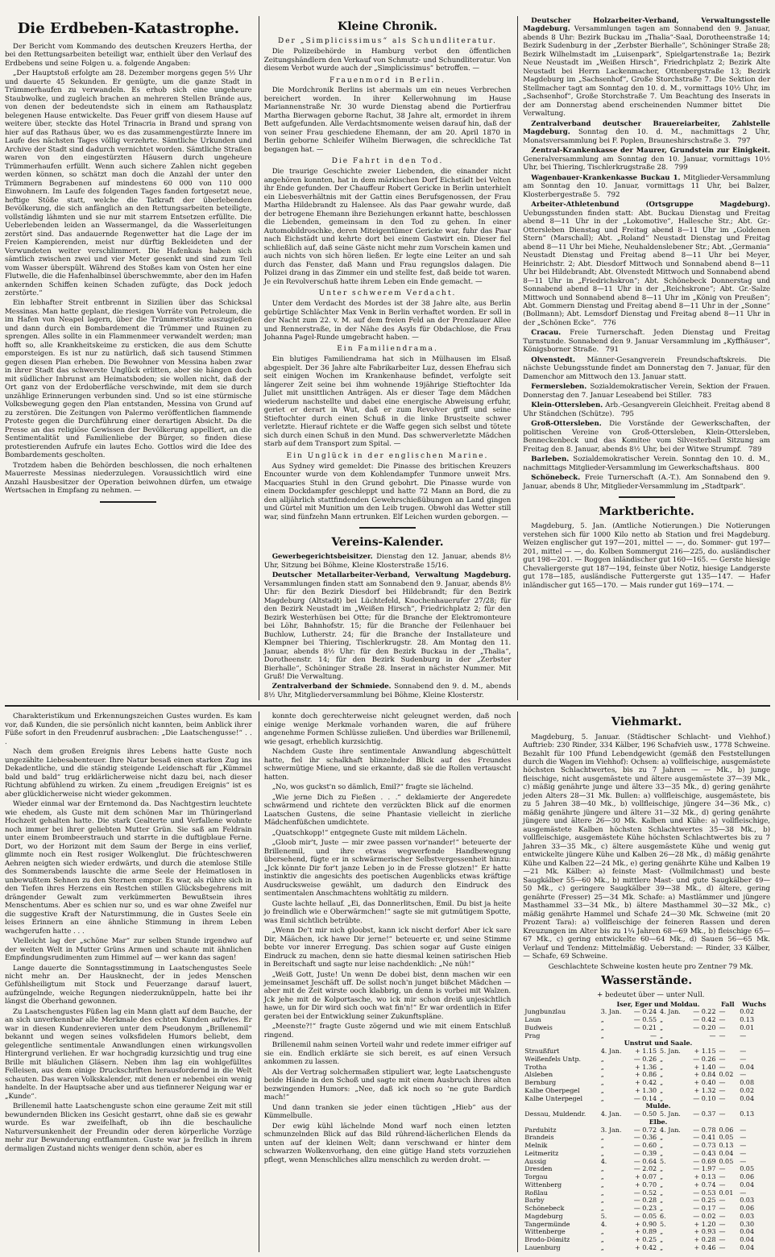Die Erdbeben-Katastrophe.
Der Bericht vom Kommando des deutschen Kreuzers Hertha, der bei den Rettungsarbeiten beteiligt war, enthielt über den Verlauf des Erdbebens und seine Folgen u. a. folgende Angaben:
„Der Hauptstoß erfolgte am 28. Dezember morgens gegen 5½ Uhr und dauerte 45 Sekunden. Er genügte, um die ganze Stadt in Trümmerhaufen zu verwandeln. Es erhob sich eine ungeheure Staubwolke, und zugleich brachen an mehreren Stellen Brände aus, von denen der bedeutendste sich in einem am Rathausplatz belegenen Hause entwickelte. Das Feuer griff von diesem Hause auf weitere über, steckte das Hotel Trinacria in Brand und sprang von hier auf das Rathaus über, wo es das zusammengestürzte Innere im Laufe des nächsten Tages völlig verzehrte. Sämtliche Urkunden und Archive der Stadt sind dadurch vernichtet worden. Sämtliche Straßen waren von den eingestürzten Häusern durch ungeheure Trümmerhaufen erfüllt. Wenn auch sichere Zahlen nicht gegeben werden können, so schätzt man doch die Anzahl der unter den Trümmern Begrabenen auf mindestens 60 000 von 110 000 Einwohnern. Im Laufe des folgenden Tages fanden fortgesetzt neue, heftige Stöße statt, welche die Tatkraft der überlebenden Bevölkerung, die sich anfänglich an den Rettungsarbeiten beteiligte, vollständig lähmten und sie nur mit starrem Entsetzen erfüllte. Die Ueberlebenden leiden an Wassermangel, da die Wasserleitungen zerstört sind. Das andauernde Regenwetter hat die Lage der im Freien Kampierenden, meist nur dürftig Bekleideten und der Verwundeten weiter verschlimmert. Die Hafenkais haben sich sämtlich zwischen zwei und vier Meter gesenkt und sind zum Teil vom Wasser überspült. Während des Stoßes kam von Osten her eine Flutwelle, die die Hafenhalbinsel überschwemmte, aber den im Hafen ankernden Schiffen keinen Schaden zufügte, das Dock jedoch zerstörte.“
Ein lebhafter Streit entbrennt in Sizilien über das Schicksal Messinas. Man hatte geplant, die riesigen Vorräte von Petroleum, die im Hafen von Neapel lagern, über die Trümmerstätte auszugießen und dann durch ein Bombardement die Trümmer und Ruinen zu sprengen. Alles sollte in ein Flammenmeer verwandelt werden; man hofft so, alle Krankheitskeime zu ersticken, die aus dem Schutte emporsteigen. Es ist nur zu natürlich, daß sich tausend Stimmen gegen diesen Plan erheben. Die Bewohner von Messina haben zwar in ihrer Stadt das schwerste Unglück erlitten, aber sie hängen doch mit südlicher Inbrunst am Heimatsboden; sie wollen nicht, daß der Ort ganz von der Erdoberfläche verschwinde, mit dem sie durch unzählige Erinnerungen verbunden sind. Und so ist eine stürmische Volksbewegung gegen den Plan entstanden, Messina von Grund auf zu zerstören. Die Zeitungen von Palermo veröffentlichen flammende Proteste gegen die Durchführung einer derartigen Absicht. Da die Presse an das religiöse Gewissen der Bevölkerung appelliert, an die Sentimentalität und Familienliebe der Bürger, so finden diese protestierenden Aufrufe ein lautes Echo. Gottlos wird die Idee des Bombardements gescholten.
Trotzdem haben die Behörden beschlossen, die noch erhaltenen Mauerreste Messinas niederzulegen. Voraussichtlich wird eine Anzahl Hausbesitzer der Operation beiwohnen dürfen, um etwaige Wertsachen in Empfang zu nehmen. —
Kleine Chronik.
Der „Simplicissimus“ als Schundliteratur.
Die Polizeibehörde in Hamburg verbot den öffentlichen Zeitungshändlern den Verkauf von Schmutz- und Schundliteratur. Von diesem Verbot wurde auch der „Simplicissimus“ betroffen. —
Frauenmord in Berlin.
Die Mordchronik Berlins ist abermals um ein neues Verbrechen bereichert worden. In ihrer Kellerwohnung im Hause Mariannenstraße Nr. 30 wurde Dienstag abend die Portierfrau Martha Bierwagen geborne Rachut, 38 Jahre alt, ermordet in ihrem Bett aufgefunden. Alle Verdachtsmomente weisen darauf hin, daß der von seiner Frau geschiedene Ehemann, der am 20. April 1870 in Berlin geborne Schleifer Wilhelm Bierwagen, die schreckliche Tat begangen hat. —
Die Fahrt in den Tod.
Die traurige Geschichte zweier Liebenden, die einander nicht angehören konnten, hat in dem märkischen Dorf Eichstädt bei Velten ihr Ende gefunden. Der Chauffeur Robert Gericke in Berlin unterhielt ein Liebesverhältnis mit der Gattin eines Berufsgenossen, der Frau Martha Hildebrandt zu Halensee. Als das Paar gewahr wurde, daß der betrogene Ehemann ihre Beziehungen erkannt hatte, beschlossen die Liebenden, gemeinsam in den Tod zu gehen. In einer Automobildroschke, deren Miteigentümer Gericke war, fuhr das Paar nach Eichstädt und kehrte dort bei einem Gastwirt ein. Dieser fiel schließlich auf, daß seine Gäste nicht mehr zum Vorschein kamen und auch nichts von sich hören ließen. Er legte eine Leiter an und sah durch das Fenster, daß Mann und Frau regungslos dalagen. Die Polizei drang in das Zimmer ein und stellte fest, daß beide tot waren. Je ein Revolverschuß hatte ihrem Leben ein Ende gemacht. —
Unter schwerem Verdacht.
Unter dem Verdacht des Mordes ist der 38 Jahre alte, aus Berlin gebürtige Schlächter Max Venk in Berlin verhaftet worden. Er soll in der Nacht zum 22. v. M. auf dem freien Feld an der Prenzlauer Allee und Rennerstraße, in der Nähe des Asyls für Obdachlose, die Frau Johanna Pagel-Runde umgebracht haben. —
Ein Familiendrama.
Ein blutiges Familiendrama hat sich in Mülhausen im Elsaß abgespielt. Der 36 Jahre alte Fabrikarbeiter Luz, dessen Ehefrau sich seit einigen Wochen im Krankenhause befindet, verfolgte seit längerer Zeit seine bei ihm wohnende 19jährige Stieftochter Ida Juliet mit unsittlichen Anträgen. Als er dieser Tage dem Mädchen wiederum nachstellte und dabei eine energische Abweisung erfuhr, geriet er derart in Wut, daß er zum Revolver griff und seine Stieftochter durch einen Schuß in die linke Brustseite schwer verletzte. Hierauf richtete er die Waffe gegen sich selbst und tötete sich durch einen Schuß in den Mund. Das schwerverletzte Mädchen starb auf dem Transport zum Spital. —
Ein Unglück in der englischen Marine.
Aus Sydney wird gemeldet: Die Pinasse des britischen Kreuzers Encounter wurde von dem Kohlendampfer Tunmore unweit Mrs. Macquaries Stuhl in den Grund gebohrt. Die Pinasse wurde von einem Dockdampfer geschleppt und hatte 72 Mann an Bord, die zu den alljährlich stattfindenden Gewehrschießübungen an Land gingen und Gürtel mit Munition um den Leib trugen. Obwohl das Wetter still war, sind fünfzehn Mann ertrunken. Elf Leichen wurden geborgen. —
Vereins-Kalender.
Gewerbegerichtsbeisitzer. Dienstag den 12. Januar, abends 8½ Uhr, Sitzung bei Böhme, Kleine Klosterstraße 15/16.
Deutscher Metallarbeiter-Verband, Verwaltung Magdeburg. Versammlungen finden statt am Sonnabend den 9. Januar, abends 8½ Uhr: für den Bezirk Diesdorf bei Hildebrandt; für den Bezirk Magdeburg (Altstadt) bei Lüchtefeld, Knochenhauerufer 27/28; für den Bezirk Neustadt im „Weißen Hirsch“, Friedrichplatz 2; für den Bezirk Westerhüsen bei Otte; für die Branche der Elektromonteure bei Löhr, Bahnhofstr. 15; für die Branche der Feilenhauer bei Buchlow, Lutherstr. 24; für die Branche der Installateure und Klempner bei Thiering, Tischlerkrugstr. 28. Am Montag den 11. Januar, abends 8½ Uhr: für den Bezirk Buckau in der „Thalia“, Dorotheenstr. 14; für den Bezirk Sudenburg in der „Zerbster Bierhalle“, Schöninger Straße 28. Inserat in nächster Nummer. Mit Gruß! Die Verwaltung.
Zentralverband der Schmiede. Sonnabend den 9. d. M., abends 8½ Uhr, Mitgliederversammlung bei Böhme, Kleine Klosterstr.
Deutscher Holzarbeiter-Verband, Verwaltungsstelle Magdeburg. Versammlungen tagen am Sonnabend den 9. Januar, abends 8 Uhr: Bezirk Buckau im „Thalia“-Saal, Dorotheenstraße 14; Bezirk Sudenburg in der „Zerbster Bierhalle“, Schöninger Straße 28; Bezirk Wilhelmstadt im „Luisenpark“, Spielgartenstraße 1a; Bezirk Neue Neustadt im „Weißen Hirsch“, Friedrichplatz 2; Bezirk Alte Neustadt bei Herrn Lackenmacher, Ottenbergstraße 13; Bezirk Magdeburg im „Sachsenhof“, Große Storchstraße 7. Die Sektion der Stellmacher tagt am Sonntag den 10. d. M., vormittags 10½ Uhr, im „Sachsenhof“, Große Storchstraße 7. Um Beachtung des Inserats in der am Donnerstag abend erscheinenden Nummer bittet Die Verwaltung.
Zentralverband deutscher Brauereiarbeiter, Zahlstelle Magdeburg. Sonntag den 10. d. M., nachmittags 2 Uhr, Monatsversammlung bei F. Poplen, Brauneshirschstraße 3. 797
Zentral-Krankenkasse der Maurer, Grundstein zur Einigkeit. Generalversammlung am Sonntag den 10. Januar, vormittags 10½ Uhr, bei Thiering, Tischlerkrugstraße 28. 799
Wagenbauer-Krankenkasse Buckau 1. Mitglieder-Versammlung am Sonntag den 10. Januar, vormittags 11 Uhr, bei Balzer, Klosterbergestraße 5. 792
Arbeiter-Athletenbund (Ortsgruppe Magdeburg). Uebungsstunden finden statt: Abt. Buckau Dienstag und Freitag abend 8—11 Uhr in der „Lokomotive“, Hallesche Str.; Abt. Gr.-Ottersleben Dienstag und Freitag abend 8—11 Uhr im „Goldenen Stern“ (Marschall); Abt. „Roland“ Neustadt Dienstag und Freitag abend 8—11 Uhr bei Miehe, Neuhaldenslebener Str.; Abt. „Germania“ Neustadt Dienstag und Freitag abend 8—11 Uhr bei Meyer, Heinrichstr. 2; Abt. Diesdorf Mittwoch und Sonnabend abend 8—11 Uhr bei Hildebrandt; Abt. Olvenstedt Mittwoch und Sonnabend abend 8—11 Uhr in „Friedrichskron“; Abt. Schönebeck Donnerstag und Sonnabend abend 8—11 Uhr in der „Reichskrone“; Abt. Gr.-Salze Mittwoch und Sonnabend abend 8—11 Uhr im „König von Preußen“; Abt. Gommern Dienstag und Freitag abend 8—11 Uhr in der „Sonne“ (Bollmann); Abt. Lemsdorf Dienstag und Freitag abend 8—11 Uhr in der „Schönen Ecke“. 776
Cracau. Freie Turnerschaft. Jeden Dienstag und Freitag Turnstunde. Sonnabend den 9. Januar Versammlung im „Kyffhäuser“, Königsborner Straße. 791
Olvenstedt. Männer-Gesangverein Freundschaftskreis. Die nächste Uebungsstunde findet am Donnerstag den 7. Januar, für den Damenchor am Mittwoch den 13. Januar statt.
Fermersleben. Sozialdemokratischer Verein, Sektion der Frauen. Donnerstag den 7. Januar Leseabend bei Stiller. 783
Klein-Ottersleben. Arb.-Gesangverein Gleichheit. Freitag abend 8 Uhr Ständchen (Schütze). 795
Groß-Ottersleben. Die Vorstände der Gewerkschaften, der politischen Vereine von Groß-Ottersleben, Klein-Ottersleben, Benneckenbeck und das Komitee vom Silvesterball Sitzung am Freitag den 8. Januar, abends 8½ Uhr, bei der Witwe Strumpf. 789
Barleben. Sozialdemokratischer Verein. Sonntag den 10. d. M., nachmittags Mitglieder-Versammlung im Gewerkschaftshaus. 800
Schönebeck. Freie Turnerschaft (A.-T.). Am Sonnabend den 9. Januar, abends 8 Uhr, Mitglieder-Versammlung im „Stadtpark“.
Marktberichte.
Magdeburg, 5. Jan. (Amtliche Notierungen.) Die Notierungen verstehen sich für 1000 Kilo netto ab Station und frei Magdeburg. Weizen englischer gut 197—201, mittel — —, do. Sommer- gut 197—201, mittel — —, do. Kolben Sommergut 216—225, do. ausländischer gut 198—201. — Roggen inländischer gut 160—165. — Gerste hiesige Chevaliergerste gut 187—194, feinste über Notiz, hiesige Landgerste gut 178—185, ausländische Futtergerste gut 135—147. — Hafer inländischer gut 165—170. — Mais runder gut 169—174. —
Charakteristikum und Erkennungszeichen Gustes wurden. Es kam vor, daß Kunden, die sie persönlich nicht kannten, beim Anblick ihrer Füße sofort in den Freudenruf ausbrachen: „Die Laatschengusse!“ . . .
Nach dem großen Ereignis ihres Lebens hatte Guste noch ungezählte Liebesabenteuer. Ihre Natur besaß einen starken Zug ins Dekadentliche, und die ständig steigende Leidenschaft für „Kümmel bald und bald“ trug erklärlicherweise nicht dazu bei, nach dieser Richtung abfühlend zu wirken. Zu einem „freudigen Ereignis“ ist es aber glücklicherweise nicht wieder gekommen.
Wieder einmal war der Erntemond da. Das Nachtgestirn leuchtete wie ehedem, als Guste mit dem schönen Mar im Thüringerland Hochzeit gehalten hatte. Die stark Gealterte und Verfallene wohnte noch immer bei ihrer geliebten Mutter Grün. Sie saß am Feldrain unter einem Brombeerstrauch und starrte in die duftigblaue Ferne. Dort, wo der Horizont mit dem Saum der Berge in eins verlief, glimmte noch ein Rest rosiger Wolkenglut. Die früchteschweren Aehren neigten sich wieder erdwärts, und durch die atemlose Stille des Sommerabends lauschte die arme Seele der Heimatlosen in unbewußtem Sehnen zu den Sternen empor. Es war, als rühre sich in den Tiefen ihres Herzens ein Restchen stillen Glücksbegehrens mit drängender Gewalt zum verkümmerten Bewußtsein ihres Menschentums. Aber es schien nur so, und es war ohne Zweifel nur die suggestive Kraft der Naturstimmung, die in Gustes Seele ein leises Erinnern an eine ähnliche Stimmung in ihrem Leben wachgerufen hatte . . .
Vielleicht lag der „schöne Mar“ zur selben Stunde irgendwo auf der weiten Welt in Mutter Grüns Armen und schaute mit ähnlichen Empfindungsrudimenten zum Himmel auf — wer kann das sagen!
Lange dauerte die Sonntagsstimmung in Laatschengustes Seele nicht mehr an. Der Hausknecht, der in jedes Menschen Gefühlsheiligtum mit Stock und Feuerzange darauf lauert, aufzüngelnde, weiche Regungen niederzuknüppeln, hatte bei ihr längst die Oberhand gewonnen.
Zu Laatschengustes Füßen lag ein Mann glatt auf dem Bauche, der an sich unverkennbar alle Merkmale des echten Kunden aufwies. Er war in diesen Kundenrevieren unter dem Pseudonym „Brillenemil“ bekannt und wegen seines volksfidelen Humors beliebt, dem gelegentliche sentimentale Anwandlungen einen wirkungsvollen Hintergrund verliehen. Er war hochgradig kurzsichtig und trug eine Brille mit bläulichen Gläsern. Neben ihm lag ein wohlgefülltes Felleisen, aus dem einige Druckschriften herausfordernd in die Welt schauten. Das waren Volkskalender, mit denen er nebenbei ein wenig handelte. In der Hauptsache aber und aus tiefinnerer Neigung war er „Kunde“.
Brillenemil hatte Laatschenguste schon eine geraume Zeit mit still bewundernden Blicken ins Gesicht gestarrt, ohne daß sie es gewahr wurde. Es war zweifelhaft, ob ihn die beschauliche Naturversunkenheit der Freundin oder deren körperliche Vorzüge mehr zur Bewunderung entflammten. Guste war ja freilich in ihrem dermaligen Zustand nichts weniger denn schön, aber es
konnte doch gerechterweise nicht geleugnet werden, daß noch einige wenige Merkmale vorhanden waren, die auf frühere angenehme Formen Schlüsse zuließen. Und überdies war Brillenemil, wie gesagt, erheblich kurzsichtig.
Nachdem Guste ihre sentimentale Anwandlung abgeschüttelt hatte, fiel ihr schalkhaft blinzelnder Blick auf des Freundes schwermütige Miene, und sie erkannte, daß sie die Rollen vertauscht hatten.
„No, wos guckst'n so dämlich, Emil?“ fragte sie lächelnd.
„Wie jerne Dich zu Fießen . . .“ deklamierte der Angeredete schwärmend und richtete den verzückten Blick auf die enormen Laatschen Gustens, die seine Phantasie vielleicht in zierliche Mädchenfüßchen umdichtete.
„Quatschkopp!“ entgegnete Guste mit mildem Lächeln.
„Gloob mir't, Juste — mir zwee passen vor'nander!“ beteuerte der Brillenemil, und ihre etwas wegwerfende Handbewegung übersehend, fügte er in schwärmerischer Selbstvergessenheit hinzu: „Jck könnte Dir for't janze Leben jo in de Fresse glotzen!“ Er hatte instinktiv die angesichts des poetischen Augenblicks etwas kräftige Ausdrucksweise gewählt, um dadurch den Eindruck des sentimentalen Anschmachtens wohltätig zu mildern.
Guste lachte hellauf. „Ei, das Donnerlitschen, Emil. Du bist ja heite jo freindlich wie e Oberwärmchen!“ sagte sie mit gutmütigem Spotte, was Emil sichtlich betrübte.
„Wenn De't mir nich gloobst, kann ick nischt derfor! Aber ick sare Dir, Määchen, ick hawe Dir jerne!“ beteuerte er, und seine Stimme bebte vor innerer Erregung. Das schien sogar auf Guste einigen Eindruck zu machen, denn sie hatte diesmal keinen satirischen Hieb in Bereitschaft und sagte nur leise nachdenklich: „Ne nüh!“
„Weiß Gott, Juste! Un wenn De dobei bist, denn machen wir een jemeinsamet Jeschäft uff. De sollst noch'n junget bißchet Mädchen — aber mit de Zeit wirste ooch klabbrig, un denn is vorbei mit Walzen. Jck jehe mit de Kolportasche, wo ick mir schon dreiß unjesichtlich hawe, un for Dir wird sich ooch wat fin'n!“ Er war ordentlich in Eifer geraten bei der Entwicklung seiner Zukunftspläne.
„Meenste?!“ fragte Guste zögernd und wie mit einem Entschluß ringend.
Brillenemil nahm seinen Vorteil wahr und redete immer eifriger auf sie ein. Endlich erklärte sie sich bereit, es auf einen Versuch ankommen zu lassen.
Als der Vertrag solchermaßen stipuliert war, legte Laatschenguste beide Hände in den Schoß und sagte mit einem Ausbruch ihres alten bezwingenden Humors: „Nee, daß ick noch so 'ne gute Bardich mach!“
Und dann tranken sie jeder einen tüchtigen „Hieb“ aus der Kümmelbulle.
Der ewig kühl lächelnde Mond warf noch einen letzten schmunzelnden Blick auf das Bild rührend-lächerlichen Elends da unten auf der kleinen Welt; dann verschwand er hinter dem schwarzen Wolkenvorhang, den eine gütige Hand stets vorzuziehen pflegt, wenn Menschliches allzu menschlich zu werden droht. —
Viehmarkt.
Magdeburg, 5. Januar. (Städtischer Schlacht- und Viehhof.) Auftrieb: 230 Rinder, 334 Kälber, 196 Schafvieh usw., 1778 Schweine. Bezahlt für 100 Pfund Lebendgewicht (gemäß den Feststellungen durch die Wagen im Viehhof): Ochsen: a) vollfleischige, ausgemästete höchsten Schlachtwertes, bis zu 7 Jahren — — Mk., b) junge fleischige, nicht ausgemästete und ältere ausgemästete 37—39 Mk., c) mäßig genährte junge und ältere 33—35 Mk., d) gering genährte jeden Alters 28—31 Mk. Bullen: a) vollfleischige, ausgemästete, bis zu 5 Jahren 38—40 Mk., b) vollfleischige, jüngere 34—36 Mk., c) mäßig genährte jüngere und ältere 31—32 Mk., d) gering genährte jüngere und ältere 26—30 Mk. Kalben und Kühe: a) vollfleischige, ausgemästete Kalben höchsten Schlachtwertes 35—38 Mk., b) vollfleischige, ausgemästete Kühe höchsten Schlachtwertes bis zu 7 Jahren 33—35 Mk., c) ältere ausgemästete Kühe und wenig gut entwickelte jüngere Kühe und Kalben 26—28 Mk., d) mäßig genährte Kühe und Kalben 22—24 Mk., e) gering genährte Kühe und Kalben 19—21 Mk. Kälber: a) feinste Mast- (Vollmilchmast) und beste Saugkälber 55—60 Mk., b) mittlere Mast- und gute Saugkälber 49—50 Mk., c) geringere Saugkälber 39—38 Mk., d) ältere, gering genährte (Fresser) 25—34 Mk. Schafe: a) Mastlämmer und jüngere Masthammel 33—34 Mk., b) ältere Masthammel 30—32 Mk., c) mäßig genährte Hammel und Schafe 24—30 Mk. Schweine (mit 20 Prozent Tara): a) vollfleischige der feineren Rassen und deren Kreuzungen im Alter bis zu 1¼ Jahren 68—69 Mk., b) fleischige 65—67 Mk., c) gering entwickelte 60—64 Mk., d) Sauen 56—65 Mk. Verlauf und Tendenz: Mittelmäßig. Ueberstand: — Rinder, 33 Kälber, — Schafe, 69 Schweine.
Geschlachtete Schweine kosten heute pro Zentner 79 Mk.
Wasserstände.
+ bedeutet über — unter Null.
| | Iser, Eger und Moldau. | | | | Fall | Wuchs |
| --- | --- | --- | --- | --- | --- | --- |
| Jungbunzlau | 3. Jan. | — 0.24 | 4. Jan. | — 0.22 | — | 0.02 |
| Laun | „ | — 0.55 | „ | — 0.42 | — | 0.13 |
| Budweis | „ | — 0.21 | „ | — 0.20 | — | 0.01 |
| Prag | „ | — | „ | — | — | — |
| | Unstrut und Saale. | | | | | |
| Straußfurt | 4. Jan. | + 1.15 | 5. Jan. | + 1.15 | — | — |
| Weißenfels Untp. | „ | — 0.26 | „ | — 0.26 | — | — |
| Trotha | „ | + 1.36 | „ | + 1.40 | — | 0.04 |
| Alsleben | „ | + 0.86 | „ | + 0.84 | 0.02 | — |
| Bernburg | „ | + 0.42 | „ | + 0.40 | — | 0.08 |
| Kalbe Oberpegel | „ | + 1.30 | „ | + 1.32 | — | 0.02 |
| Kalbe Unterpegel | „ | — 0.14 | „ | — 0.10 | — | 0.04 |
| | Mulde. | | | | | |
| Dessau, Muldendr. | 4. Jan. | — 0.50 | 5. Jan. | — 0.37 | — | 0.13 |
| | Elbe. | | | | | |
| Pardubitz | 3. Jan. | — 0.72 | 4. Jan. | — 0.78 | 0.06 | — |
| Brandeis | „ | — 0.36 | „ | — 0.41 | 0.05 | — |
| Melnik | „ | — 0.60 | „ | — 0.73 | 0.13 | — |
| Leitmeritz | „ | — 0.39 | „ | — 0.43 | 0.04 | — |
| Aussig | 4. | — 0.64 | 5. | — 0.69 | 0.05 | — |
| Dresden | „ | — 2.02 | „ | — 1.97 | — | 0.05 |
| Torgau | „ | + 0.07 | „ | + 0.13 | — | 0.06 |
| Wittenberg | „ | + 0.70 | „ | + 0.74 | — | 0.04 |
| Roßlau | „ | — 0.52 | „ | — 0.53 | 0.01 | — |
| Barby | „ | — 0.28 | „ | — 0.25 | — | 0.03 |
| Schönebeck | „ | — 0.23 | „ | — 0.17 | — | 0.06 |
| Magdeburg | 5. | — 0.05 | 6. | — 0.02 | — | 0.03 |
| Tangermünde | 4. | + 0.90 | 5. | + 1.20 | — | 0.30 |
| Wittenberge | „ | + 0.89 | „ | + 0.93 | — | 0.04 |
| Brodo-Dömitz | „ | + 0.25 | „ | + 0.28 | — | 0.04 |
| Lauenburg | „ | + 0.42 | „ | + 0.46 | — | 0.04 |